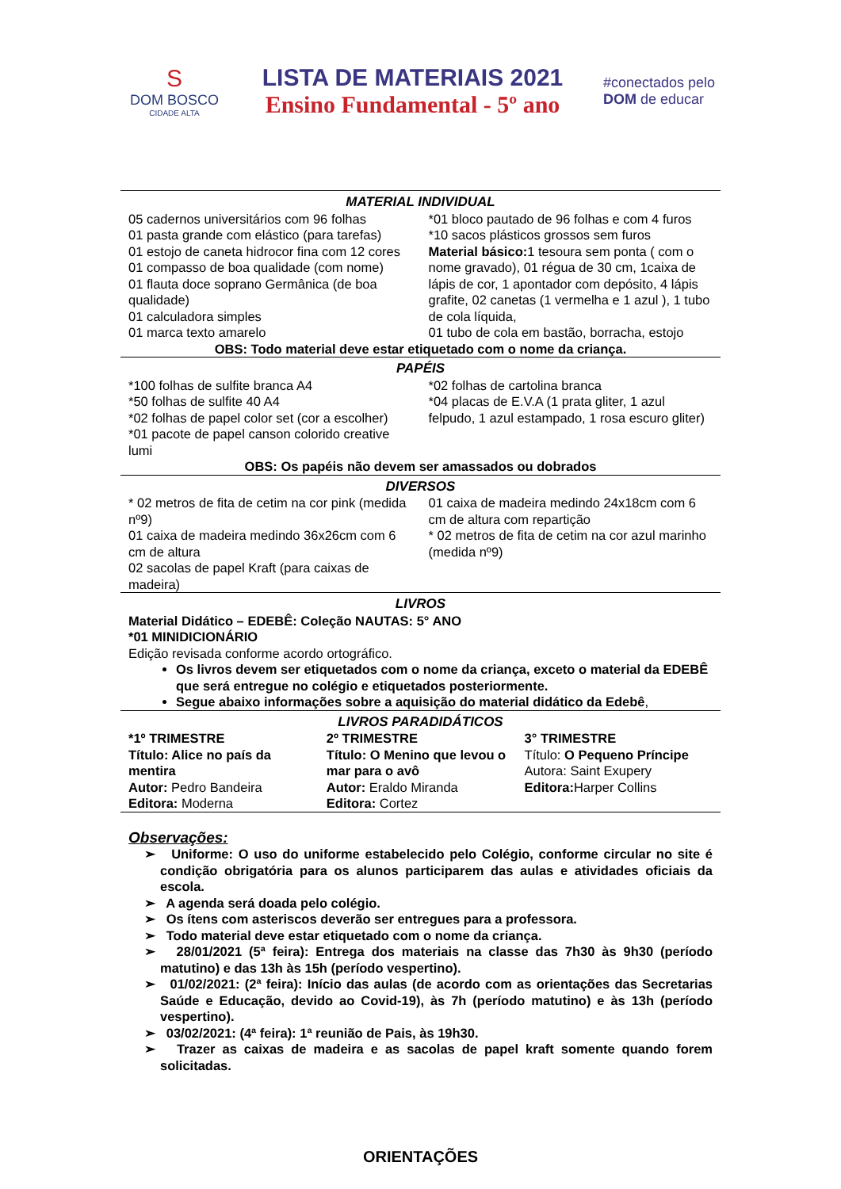S
DOM BOSCO
CIDADE ALTA
LISTA DE MATERIAIS 2021
Ensino Fundamental - 5º ano
#conectados pelo
DOM de educar
MATERIAL INDIVIDUAL
| 05 cadernos universitários com 96 folhas 01 pasta grande com elástico (para tarefas) 01 estojo de caneta hidrocor fina com 12 cores 01 compasso de boa qualidade (com nome) 01 flauta doce soprano Germânica (de boa qualidade) 01 calculadora simples 01 marca texto amarelo | *01 bloco pautado de 96 folhas e com 4 furos *10 sacos plásticos grossos sem furos Material básico: 1 tesoura sem ponta ( com o nome gravado), 01 régua de 30 cm, 1caixa de lápis de cor, 1 apontador com depósito, 4 lápis grafite, 02 canetas (1 vermelha e 1 azul ), 1 tubo de cola líquida, 01 tubo de cola em bastão, borracha, estojo |
OBS: Todo material deve estar etiquetado com o nome da criança.
PAPÉIS
| *100 folhas de sulfite branca A4 *50 folhas de sulfite 40 A4 *02 folhas de papel color set (cor a escolher) *01 pacote de papel canson colorido creative lumi | *02 folhas de cartolina branca *04 placas de E.V.A (1 prata gliter, 1 azul felpudo, 1 azul estampado, 1 rosa escuro gliter) |
OBS: Os papéis não devem ser amassados ou dobrados
DIVERSOS
| * 02 metros de fita de cetim na cor pink (medida nº9) 01 caixa de madeira medindo 36x26cm com 6 cm de altura 02 sacolas de papel Kraft (para caixas de madeira) | 01 caixa de madeira medindo 24x18cm com 6 cm de altura com repartição * 02 metros de fita de cetim na cor azul marinho (medida nº9) |
LIVROS
Material Didático – EDEBÊ: Coleção NAUTAS: 5° ANO
*01 MINIDICIONÁRIO
Edição revisada conforme acordo ortográfico.
Os livros devem ser etiquetados com o nome da criança, exceto o material da EDEBÊ que será entregue no colégio e etiquetados posteriormente.
Segue abaixo informações sobre a aquisição do material didático da Edebê,
LIVROS PARADIDÁTICOS
| *1º TRIMESTRE Título: Alice no país da mentira Autor: Pedro Bandeira Editora: Moderna | 2º TRIMESTRE Título: O Menino que levou o mar para o avô Autor: Eraldo Miranda Editora: Cortez | 3° TRIMESTRE Título: O Pequeno Príncipe Autora: Saint Exupery Editora: Harper Collins |
Observações:
➢ Uniforme: O uso do uniforme estabelecido pelo Colégio, conforme circular no site é condição obrigatória para os alunos participarem das aulas e atividades oficiais da escola.
➢ A agenda será doada pelo colégio.
➢ Os ítens com asteriscos deverão ser entregues para a professora.
➢ Todo material deve estar etiquetado com o nome da criança.
➢ 28/01/2021 (5ª feira): Entrega dos materiais na classe das 7h30 às 9h30 (período matutino) e das 13h às 15h (período vespertino).
➢ 01/02/2021: (2ª feira): Início das aulas (de acordo com as orientações das Secretarias Saúde e Educação, devido ao Covid-19), às 7h (período matutino) e às 13h (período vespertino).
➢ 03/02/2021: (4ª feira): 1ª reunião de Pais, às 19h30.
➢ Trazer as caixas de madeira e as sacolas de papel kraft somente quando forem solicitadas.
ORIENTAÇÕES